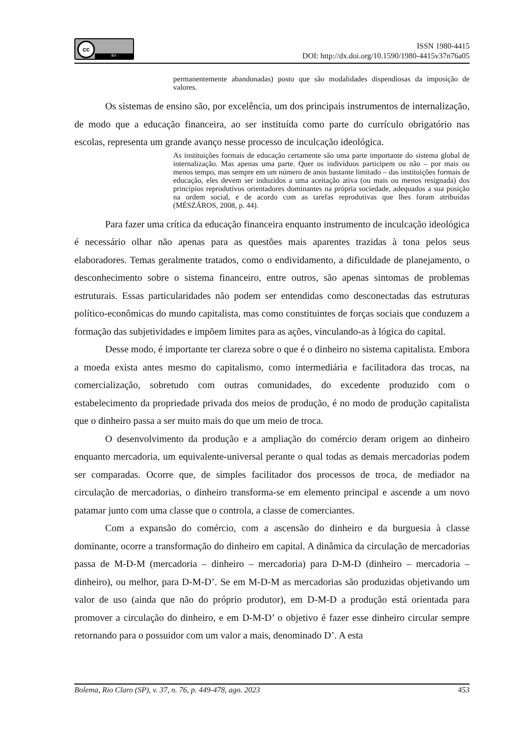cc
BY
ISSN 1980-4415
DOI: http://dx.doi.org/10.1590/1980-4415v37n76a05
permanentemente abandonadas) posto que são modalidades dispendiosas da imposição de valores.
Os sistemas de ensino são, por excelência, um dos principais instrumentos de internalização, de modo que a educação financeira, ao ser instituída como parte do currículo obrigatório nas escolas, representa um grande avanço nesse processo de inculcação ideológica.
As instituições formais de educação certamente são uma parte importante do sistema global de internalização. Mas apenas uma parte. Quer os indivíduos participem ou não – por mais ou menos tempo, mas sempre em um número de anos bastante limitado – das instituições formais de educação, eles devem ser induzidos a uma aceitação ativa (ou mais ou menos resignada) dos princípios reprodutivos orientadores dominantes na própria sociedade, adequados a sua posição na ordem social, e de acordo com as tarefas reprodutivas que lhes foram atribuídas (MÉSZÁROS, 2008, p. 44).
Para fazer uma crítica da educação financeira enquanto instrumento de inculcação ideológica é necessário olhar não apenas para as questões mais aparentes trazidas à tona pelos seus elaboradores. Temas geralmente tratados, como o endividamento, a dificuldade de planejamento, o desconhecimento sobre o sistema financeiro, entre outros, são apenas sintomas de problemas estruturais. Essas particularidades não podem ser entendidas como desconectadas das estruturas político-econômicas do mundo capitalista, mas como constituintes de forças sociais que conduzem a formação das subjetividades e impõem limites para as ações, vinculando-as à lógica do capital.
Desse modo, é importante ter clareza sobre o que é o dinheiro no sistema capitalista. Embora a moeda exista antes mesmo do capitalismo, como intermediária e facilitadora das trocas, na comercialização, sobretudo com outras comunidades, do excedente produzido com o estabelecimento da propriedade privada dos meios de produção, é no modo de produção capitalista que o dinheiro passa a ser muito mais do que um meio de troca.
O desenvolvimento da produção e a ampliação do comércio deram origem ao dinheiro enquanto mercadoria, um equivalente-universal perante o qual todas as demais mercadorias podem ser comparadas. Ocorre que, de simples facilitador dos processos de troca, de mediador na circulação de mercadorias, o dinheiro transforma-se em elemento principal e ascende a um novo patamar junto com uma classe que o controla, a classe de comerciantes.
Com a expansão do comércio, com a ascensão do dinheiro e da burguesia à classe dominante, ocorre a transformação do dinheiro em capital. A dinâmica da circulação de mercadorias passa de M-D-M (mercadoria – dinheiro – mercadoria) para D-M-D (dinheiro – mercadoria – dinheiro), ou melhor, para D-M-D’. Se em M-D-M as mercadorias são produzidas objetivando um valor de uso (ainda que não do próprio produtor), em D-M-D a produção está orientada para promover a circulação do dinheiro, e em D-M-D’ o objetivo é fazer esse dinheiro circular sempre retornando para o possuidor com um valor a mais, denominado D’. A esta
Bolema, Rio Claro (SP), v. 37, n. 76, p. 449-478, ago. 2023 453